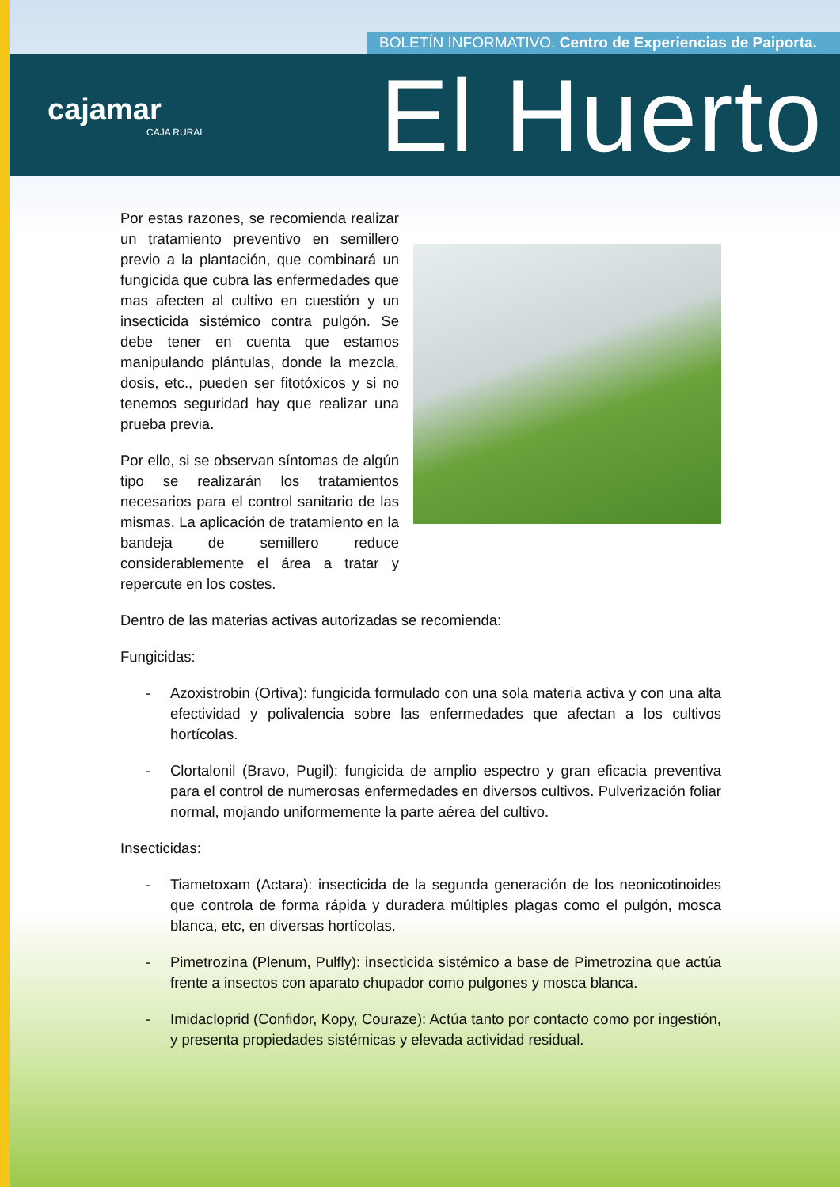BOLETÍN INFORMATIVO. Centro de Experiencias de Paiporta.
cajamar
CAJA RURAL
El Huerto
Por estas razones, se recomienda realizar un tratamiento preventivo en semillero previo a la plantación, que combinará un fungicida que cubra las enfermedades que mas afecten al cultivo en cuestión y un insecticida sistémico contra pulgón. Se debe tener en cuenta que estamos manipulando plántulas, donde la mezcla, dosis, etc., pueden ser fitotóxicos y si no tenemos seguridad hay que realizar una prueba previa.
Por ello, si se observan síntomas de algún tipo se realizarán los tratamientos necesarios para el control sanitario de las mismas. La aplicación de tratamiento en la bandeja de semillero reduce considerablemente el área a tratar y repercute en los costes.
Dentro de las materias activas autorizadas se recomienda:
Fungicidas:
- Azoxistrobin (Ortiva): fungicida formulado con una sola materia activa y con una alta efectividad y polivalencia sobre las enfermedades que afectan a los cultivos hortícolas.
- Clortalonil (Bravo, Pugil): fungicida de amplio espectro y gran eficacia preventiva para el control de numerosas enfermedades en diversos cultivos. Pulverización foliar normal, mojando uniformemente la parte aérea del cultivo.
Insecticidas:
- Tiametoxam (Actara): insecticida de la segunda generación de los neonicotinoides que controla de forma rápida y duradera múltiples plagas como el pulgón, mosca blanca, etc, en diversas hortícolas.
- Pimetrozina (Plenum, Pulfly): insecticida sistémico a base de Pimetrozina que actúa frente a insectos con aparato chupador como pulgones y mosca blanca.
- Imidacloprid (Confidor, Kopy, Couraze): Actúa tanto por contacto como por ingestión, y presenta propiedades sistémicas y elevada actividad residual.